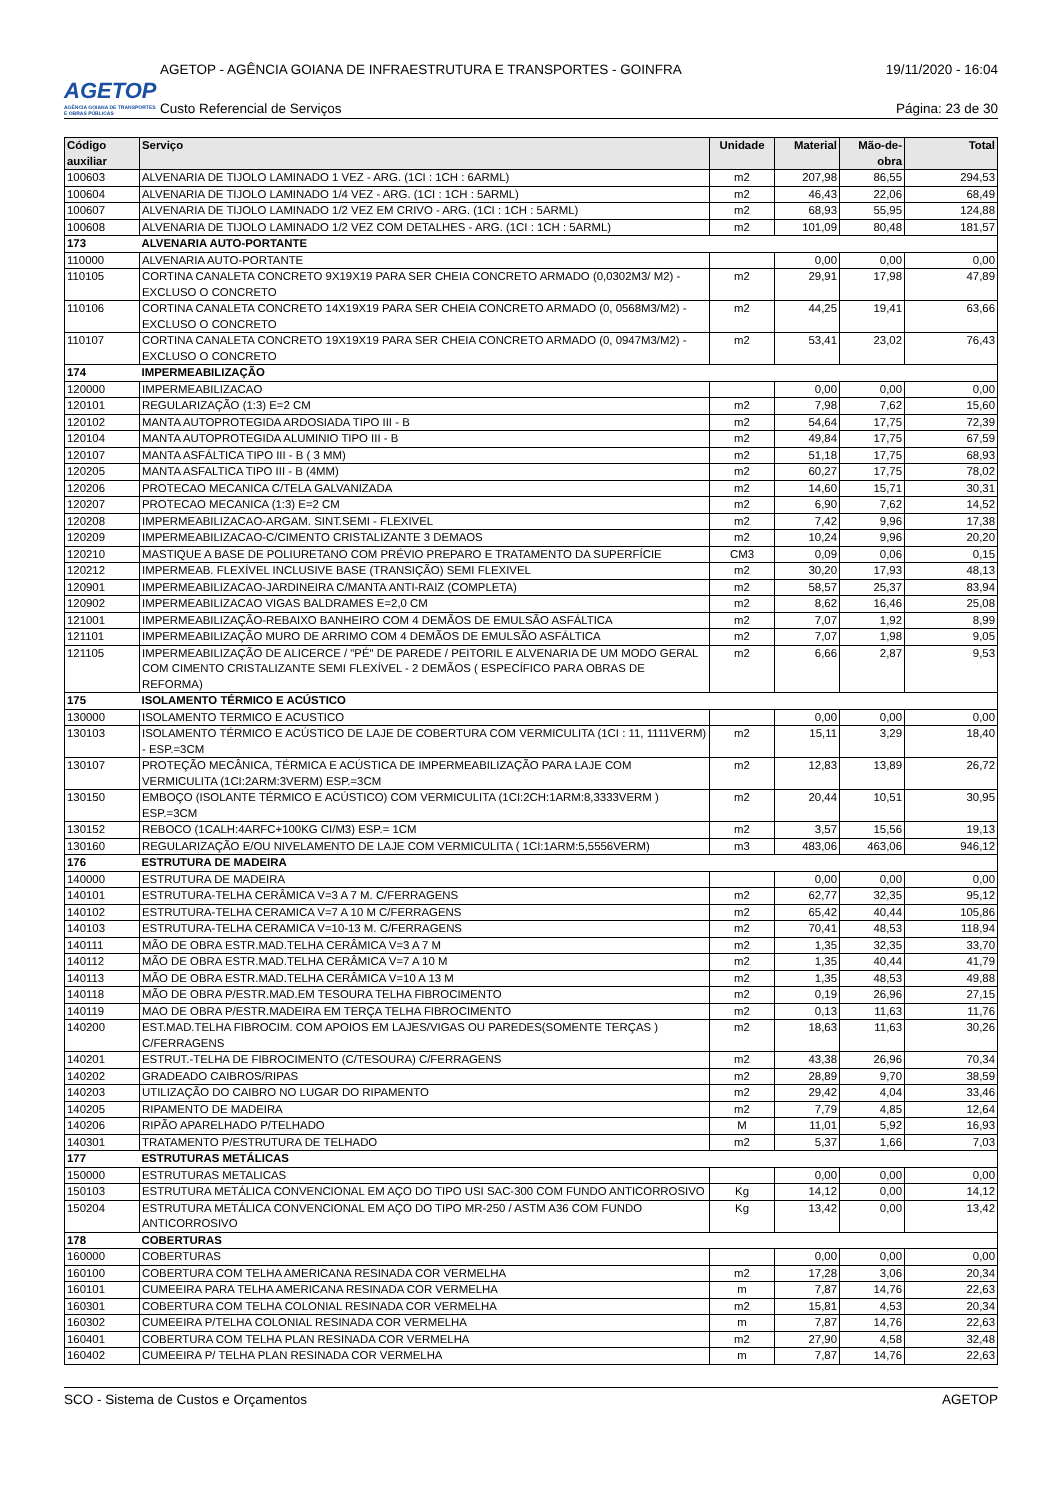AGETOP
AGÊNCIA GOIANA DE TRANSPORTES E OBRAS PÚBLICAS
AGETOP - AGÊNCIA GOIANA DE INFRAESTRUTURA E TRANSPORTES - GOINFRA 19/11/2020 - 16:04
Custo Referencial de Serviços Página: 23 de 30
| Código auxiliar | Serviço | Unidade | Material | Mão-de-obra | Total |
| --- | --- | --- | --- | --- | --- |
| 100603 | ALVENARIA DE TIJOLO LAMINADO 1 VEZ - ARG. (1CI : 1CH : 6ARML) | m2 | 207,98 | 86,55 | 294,53 |
| 100604 | ALVENARIA DE TIJOLO LAMINADO 1/4 VEZ - ARG. (1CI : 1CH : 5ARML) | m2 | 46,43 | 22,06 | 68,49 |
| 100607 | ALVENARIA DE TIJOLO LAMINADO 1/2 VEZ EM CRIVO - ARG. (1CI : 1CH : 5ARML) | m2 | 68,93 | 55,95 | 124,88 |
| 100608 | ALVENARIA DE TIJOLO LAMINADO 1/2 VEZ COM DETALHES - ARG. (1CI : 1CH : 5ARML) | m2 | 101,09 | 80,48 | 181,57 |
| 173 | ALVENARIA AUTO-PORTANTE | | | | |
| 110000 | ALVENARIA AUTO-PORTANTE | | 0,00 | 0,00 | 0,00 |
| 110105 | CORTINA CANALETA CONCRETO 9X19X19 PARA SER CHEIA CONCRETO ARMADO (0,0302M3/ M2) - EXCLUSO O CONCRETO | m2 | 29,91 | 17,98 | 47,89 |
| 110106 | CORTINA CANALETA CONCRETO 14X19X19 PARA SER CHEIA CONCRETO ARMADO (0, 0568M3/M2) - EXCLUSO O CONCRETO | m2 | 44,25 | 19,41 | 63,66 |
| 110107 | CORTINA CANALETA CONCRETO 19X19X19 PARA SER CHEIA CONCRETO ARMADO (0, 0947M3/M2) - EXCLUSO O CONCRETO | m2 | 53,41 | 23,02 | 76,43 |
| 174 | IMPERMEABILIZAÇÃO | | | | |
| 120000 | IMPERMEABILIZACAO | | 0,00 | 0,00 | 0,00 |
| 120101 | REGULARIZAÇÃO (1:3) E=2 CM | m2 | 7,98 | 7,62 | 15,60 |
| 120102 | MANTA AUTOPROTEGIDA ARDOSIADA TIPO III - B | m2 | 54,64 | 17,75 | 72,39 |
| 120104 | MANTA AUTOPROTEGIDA ALUMINIO TIPO III - B | m2 | 49,84 | 17,75 | 67,59 |
| 120107 | MANTA ASFÁLTICA TIPO III - B ( 3 MM) | m2 | 51,18 | 17,75 | 68,93 |
| 120205 | MANTA ASFALTICA TIPO III - B (4MM) | m2 | 60,27 | 17,75 | 78,02 |
| 120206 | PROTECAO MECANICA C/TELA GALVANIZADA | m2 | 14,60 | 15,71 | 30,31 |
| 120207 | PROTECAO MECANICA (1:3) E=2 CM | m2 | 6,90 | 7,62 | 14,52 |
| 120208 | IMPERMEABILIZACAO-ARGAM. SINT.SEMI - FLEXIVEL | m2 | 7,42 | 9,96 | 17,38 |
| 120209 | IMPERMEABILIZACAO-C/CIMENTO CRISTALIZANTE 3 DEMAOS | m2 | 10,24 | 9,96 | 20,20 |
| 120210 | MASTIQUE A BASE DE POLIURETANO COM PRÉVIO PREPARO E TRATAMENTO DA SUPERFÍCIE | CM3 | 0,09 | 0,06 | 0,15 |
| 120212 | IMPERMEAB. FLEXÍVEL INCLUSIVE BASE (TRANSIÇÃO) SEMI FLEXIVEL | m2 | 30,20 | 17,93 | 48,13 |
| 120901 | IMPERMEABILIZACAO-JARDINEIRA C/MANTA ANTI-RAIZ (COMPLETA) | m2 | 58,57 | 25,37 | 83,94 |
| 120902 | IMPERMEABILIZACAO VIGAS BALDRAMES E=2,0 CM | m2 | 8,62 | 16,46 | 25,08 |
| 121001 | IMPERMEABILIZAÇÃO-REBAIXO BANHEIRO COM 4 DEMÃOS DE EMULSÃO ASFÁLTICA | m2 | 7,07 | 1,92 | 8,99 |
| 121101 | IMPERMEABILIZAÇÃO MURO DE ARRIMO COM 4 DEMÃOS DE EMULSÃO ASFÁLTICA | m2 | 7,07 | 1,98 | 9,05 |
| 121105 | IMPERMEABILIZAÇÃO DE ALICERCE / "PÉ" DE PAREDE / PEITORIL E ALVENARIA DE UM MODO GERAL COM CIMENTO CRISTALIZANTE SEMI FLEXÍVEL - 2 DEMÃOS ( ESPECÍFICO PARA OBRAS DE REFORMA) | m2 | 6,66 | 2,87 | 9,53 |
| 175 | ISOLAMENTO TÉRMICO E ACÚSTICO | | | | |
| 130000 | ISOLAMENTO TERMICO E ACUSTICO | | 0,00 | 0,00 | 0,00 |
| 130103 | ISOLAMENTO TÉRMICO E ACÚSTICO DE LAJE DE COBERTURA COM VERMICULITA (1CI : 11, 1111VERM) - ESP.=3CM | m2 | 15,11 | 3,29 | 18,40 |
| 130107 | PROTEÇÃO MECÂNICA, TÉRMICA E ACÚSTICA DE IMPERMEABILIZAÇÃO PARA LAJE COM VERMICULITA (1CI:2ARM:3VERM) ESP.=3CM | m2 | 12,83 | 13,89 | 26,72 |
| 130150 | EMBOÇO (ISOLANTE TÉRMICO E ACÚSTICO) COM VERMICULITA (1CI:2CH:1ARM:8,3333VERM ) ESP.=3CM | m2 | 20,44 | 10,51 | 30,95 |
| 130152 | REBOCO (1CALH:4ARFC+100KG CI/M3) ESP.= 1CM | m2 | 3,57 | 15,56 | 19,13 |
| 130160 | REGULARIZAÇÃO E/OU NIVELAMENTO DE LAJE COM VERMICULITA ( 1CI:1ARM:5,5556VERM) | m3 | 483,06 | 463,06 | 946,12 |
| 176 | ESTRUTURA DE MADEIRA | | | | |
| 140000 | ESTRUTURA DE MADEIRA | | 0,00 | 0,00 | 0,00 |
| 140101 | ESTRUTURA-TELHA CERÂMICA V=3 A 7 M. C/FERRAGENS | m2 | 62,77 | 32,35 | 95,12 |
| 140102 | ESTRUTURA-TELHA CERAMICA V=7 A 10 M C/FERRAGENS | m2 | 65,42 | 40,44 | 105,86 |
| 140103 | ESTRUTURA-TELHA CERAMICA V=10-13 M. C/FERRAGENS | m2 | 70,41 | 48,53 | 118,94 |
| 140111 | MÃO DE OBRA ESTR.MAD.TELHA CERÂMICA V=3 A 7 M | m2 | 1,35 | 32,35 | 33,70 |
| 140112 | MÃO DE OBRA ESTR.MAD.TELHA CERÂMICA V=7 A 10 M | m2 | 1,35 | 40,44 | 41,79 |
| 140113 | MÃO DE OBRA ESTR.MAD.TELHA CERÂMICA V=10 A 13 M | m2 | 1,35 | 48,53 | 49,88 |
| 140118 | MÃO DE OBRA P/ESTR.MAD.EM TESOURA TELHA FIBROCIMENTO | m2 | 0,19 | 26,96 | 27,15 |
| 140119 | MAO DE OBRA P/ESTR.MADEIRA EM TERÇA TELHA FIBROCIMENTO | m2 | 0,13 | 11,63 | 11,76 |
| 140200 | EST.MAD.TELHA FIBROCIM. COM APOIOS EM LAJES/VIGAS OU PAREDES(SOMENTE TERÇAS ) C/FERRAGENS | m2 | 18,63 | 11,63 | 30,26 |
| 140201 | ESTRUT.-TELHA DE FIBROCIMENTO (C/TESOURA) C/FERRAGENS | m2 | 43,38 | 26,96 | 70,34 |
| 140202 | GRADEADO CAIBROS/RIPAS | m2 | 28,89 | 9,70 | 38,59 |
| 140203 | UTILIZAÇÃO DO CAIBRO NO LUGAR DO RIPAMENTO | m2 | 29,42 | 4,04 | 33,46 |
| 140205 | RIPAMENTO DE MADEIRA | m2 | 7,79 | 4,85 | 12,64 |
| 140206 | RIPÃO APARELHADO P/TELHADO | M | 11,01 | 5,92 | 16,93 |
| 140301 | TRATAMENTO P/ESTRUTURA DE TELHADO | m2 | 5,37 | 1,66 | 7,03 |
| 177 | ESTRUTURAS METÁLICAS | | | | |
| 150000 | ESTRUTURAS METALICAS | | 0,00 | 0,00 | 0,00 |
| 150103 | ESTRUTURA METÁLICA CONVENCIONAL EM AÇO DO TIPO USI SAC-300 COM FUNDO ANTICORROSIVO | Kg | 14,12 | 0,00 | 14,12 |
| 150204 | ESTRUTURA METÁLICA CONVENCIONAL EM AÇO DO TIPO MR-250 / ASTM A36 COM FUNDO ANTICORROSIVO | Kg | 13,42 | 0,00 | 13,42 |
| 178 | COBERTURAS | | | | |
| 160000 | COBERTURAS | | 0,00 | 0,00 | 0,00 |
| 160100 | COBERTURA COM TELHA AMERICANA RESINADA COR VERMELHA | m2 | 17,28 | 3,06 | 20,34 |
| 160101 | CUMEEIRA PARA TELHA AMERICANA RESINADA COR VERMELHA | m | 7,87 | 14,76 | 22,63 |
| 160301 | COBERTURA COM TELHA COLONIAL RESINADA COR VERMELHA | m2 | 15,81 | 4,53 | 20,34 |
| 160302 | CUMEEIRA P/TELHA COLONIAL RESINADA COR VERMELHA | m | 7,87 | 14,76 | 22,63 |
| 160401 | COBERTURA COM TELHA PLAN RESINADA COR VERMELHA | m2 | 27,90 | 4,58 | 32,48 |
| 160402 | CUMEEIRA P/ TELHA PLAN RESINADA COR VERMELHA | m | 7,87 | 14,76 | 22,63 |
SCO - Sistema de Custos e Orçamentos AGETOP